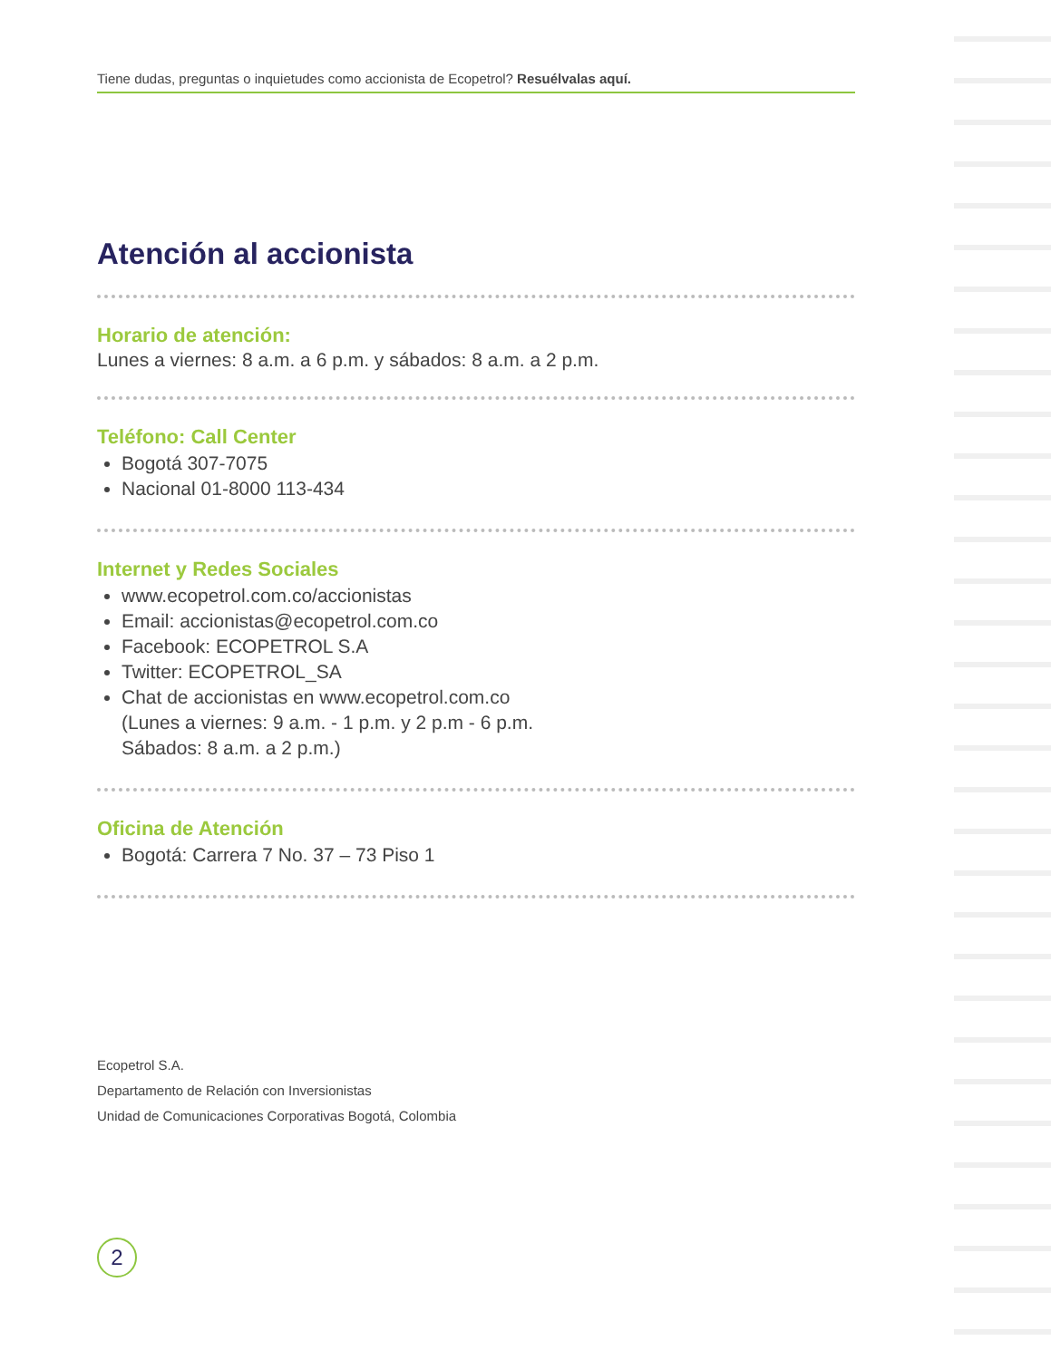Tiene dudas, preguntas o inquietudes como accionista de Ecopetrol? Resuélvalas aquí.
Atención al accionista
Horario de atención:
Lunes a viernes: 8 a.m. a 6 p.m. y sábados: 8 a.m. a 2 p.m.
Teléfono: Call Center
Bogotá 307-7075
Nacional 01-8000 113-434
Internet y Redes Sociales
www.ecopetrol.com.co/accionistas
Email: accionistas@ecopetrol.com.co
Facebook: ECOPETROL S.A
Twitter: ECOPETROL_SA
Chat de accionistas en www.ecopetrol.com.co
(Lunes a viernes: 9 a.m. - 1 p.m. y 2 p.m - 6 p.m.
Sábados: 8 a.m. a 2 p.m.)
Oficina de Atención
Bogotá: Carrera 7 No. 37 – 73 Piso 1
Ecopetrol S.A.
Departamento de Relación con Inversionistas
Unidad de Comunicaciones Corporativas Bogotá, Colombia
2